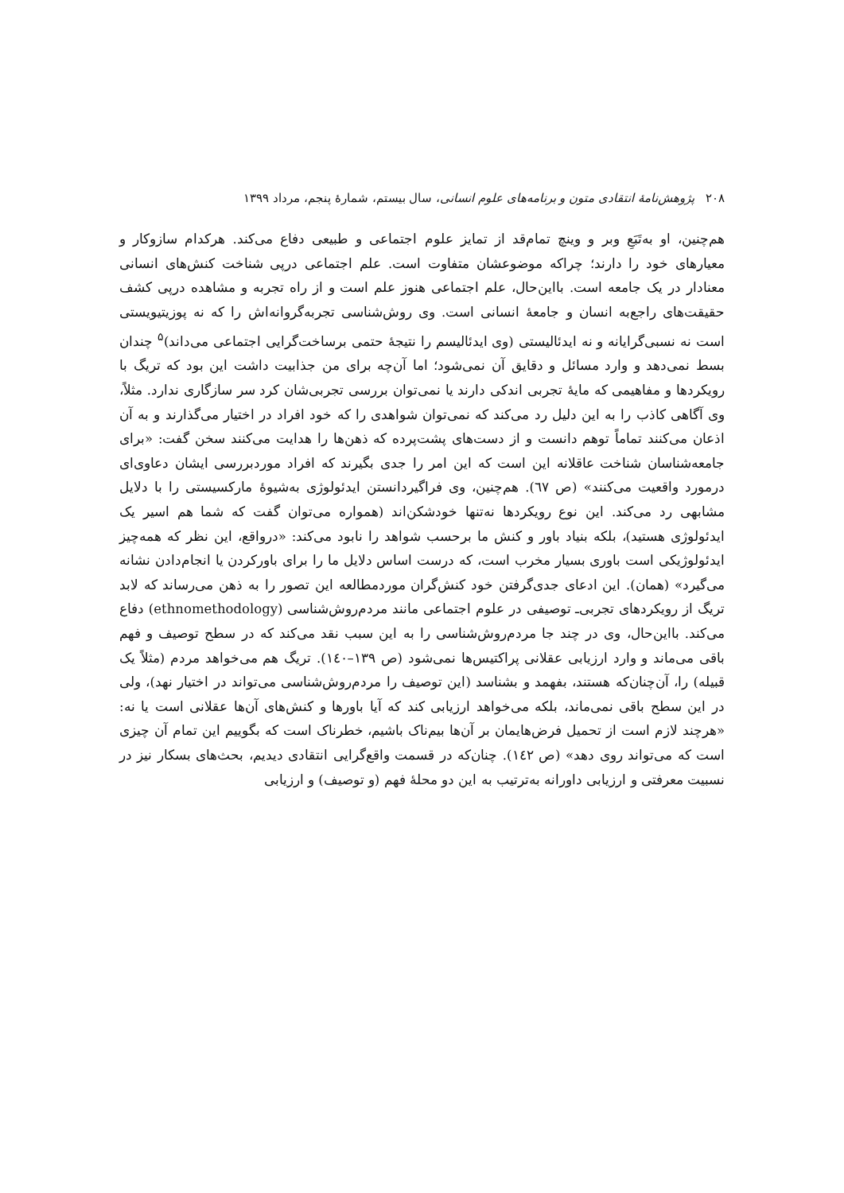۲۰۸ پژوهش‌نامهٔ انتقادی متون و برنامه‌های علوم انسانی، سال بیستم، شمارهٔ پنجم، مرداد ۱۳۹۹
هم‌چنین، او به‌تَبَعِ وبر و وینچ تمام‌قد از تمایز علوم اجتماعی و طبیعی دفاع می‌کند. هرکدام سازوکار و معیارهای خود را دارند؛ چراکه موضوعشان متفاوت است. علم اجتماعی درپی شناخت کنش‌های انسانی معنادار در یک جامعه است. بااین‌حال، علم اجتماعی هنوز علم است و از راه تجربه و مشاهده درپی کشف حقیقت‌های راجع‌به انسان و جامعهٔ انسانی است. وی روش‌شناسی تجربه‌گروانه‌اش را که نه پوزیتیویستی است نه نسبی‌گرایانه و نه ایدئالیستی (وی ایدئالیسم را نتیجهٔ حتمی برساخت‌گرایی اجتماعی می‌داند)<sup>۵</sup> چندان بسط نمی‌دهد و وارد مسائل و دقایق آن نمی‌شود؛ اما آن‌چه برای من جذابیت داشت این بود که تریگ با رویکردها و مفاهیمی که مایهٔ تجربی اندکی دارند یا نمی‌توان بررسی تجربی‌شان کرد سر سازگاری ندارد. مثلاً، وی آگاهی کاذب را به این دلیل رد می‌کند که نمی‌توان شواهدی را که خود افراد در اختیار می‌گذارند و به آن اذعان می‌کنند تماماً توهم دانست و از دست‌های پشت‌پرده که ذهن‌ها را هدایت می‌کنند سخن گفت: «برای جامعه‌شناسان شناخت عاقلانه این است که این امر را جدی بگیرند که افراد موردبررسی ایشان دعاوی‌ای درمورد واقعیت می‌کنند» (ص ٦٧). هم‌چنین، وی فراگیردانستن ایدئولوژی به‌شیوهٔ مارکسیستی را با دلایل مشابهی رد می‌کند. این نوع رویکردها نه‌تنها خودشکن‌اند (همواره می‌توان گفت که شما هم اسیر یک ایدئولوژی هستید)، بلکه بنیاد باور و کنش ما برحسب شواهد را نابود می‌کند: «درواقع، این نظر که همه‌چیز ایدئولوژیکی است باوری بسیار مخرب است، که درست اساس دلایل ما را برای باورکردن یا انجام‌دادن نشانه می‌گیرد» (همان). این ادعای جدی‌گرفتن خود کنش‌گران موردمطالعه این تصور را به ذهن می‌رساند که لابد تریگ از رویکردهای تجربی‌ـ توصیفی در علوم اجتماعی مانند مردم‌روش‌شناسی (ethnomethodology) دفاع می‌کند. بااین‌حال، وی در چند جا مردم‌روش‌شناسی را به این سبب نقد می‌کند که در سطح توصیف و فهم باقی می‌ماند و وارد ارزیابی عقلانی پراکتیس‌ها نمی‌شود (ص ١٣٩–١٤٠). تریگ هم می‌خواهد مردم (مثلاً یک قبیله) را، آن‌چنان‌که هستند، بفهمد و بشناسد (این توصیف را مردم‌روش‌شناسی می‌تواند در اختیار نهد)، ولی در این سطح باقی نمی‌ماند، بلکه می‌خواهد ارزیابی کند که آیا باورها و کنش‌های آن‌ها عقلانی است یا نه: «هرچند لازم است از تحمیل فرض‌هایمان بر آن‌ها بیم‌ناک باشیم، خطرناک است که بگوییم این تمام آن چیزی است که می‌تواند روی دهد» (ص ١٤٢). چنان‌که در قسمت واقع‌گرایی انتقادی دیدیم، بحث‌های بسکار نیز در نسبیت معرفتی و ارزیابی داورانه به‌ترتیب به این دو محلهٔ فهم (و توصیف) و ارزیابی